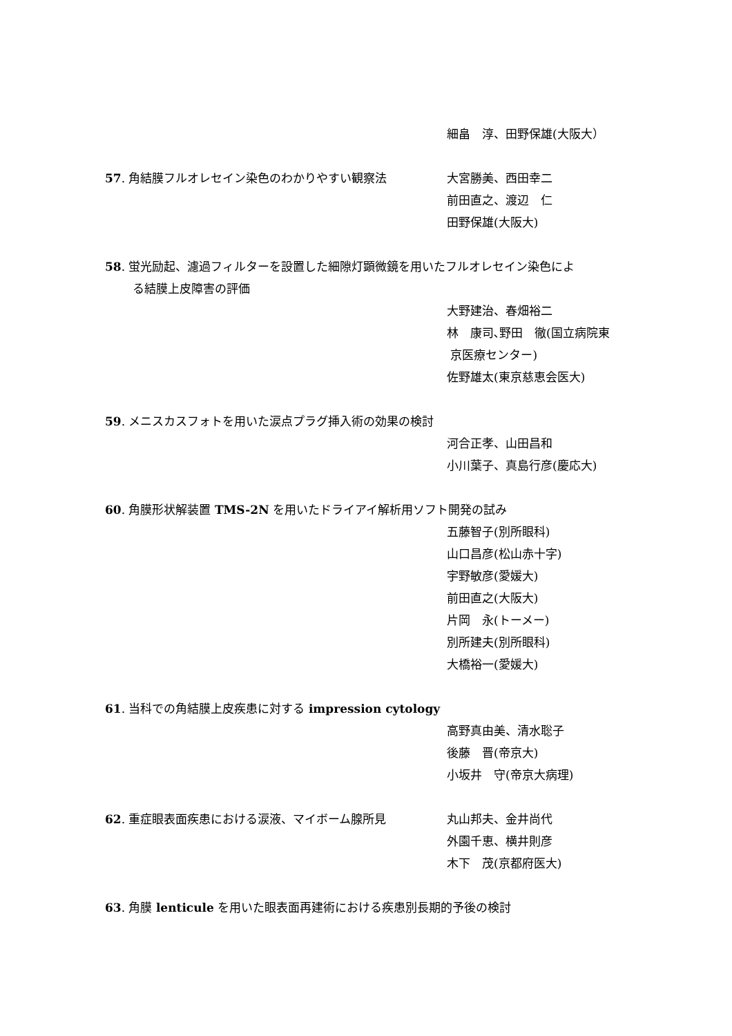細畠　淳、田野保雄(大阪大）
57. 角結膜フルオレセイン染色のわかりやすい観察法 大宮勝美、西田幸二
前田直之、渡辺　仁
田野保雄(大阪大)
58. 蛍光励起、濾過フィルターを設置した細隙灯顕微鏡を用いたフルオレセイン染色によ
る結膜上皮障害の評価
大野建治、春畑裕二
林　康司､野田　徹(国立病院東
京医療センター)
佐野雄太(東京慈恵会医大)
59. メニスカスフォトを用いた涙点プラグ挿入術の効果の検討
河合正孝、山田昌和
小川葉子、真島行彦(慶応大)
60. 角膜形状解装置 TMS-2N を用いたドライアイ解析用ソフト開発の試み
五藤智子(別所眼科)
山口昌彦(松山赤十字)
宇野敏彦(愛媛大)
前田直之(大阪大)
片岡　永(トーメー)
別所建夫(別所眼科)
大橋裕一(愛媛大)
61. 当科での角結膜上皮疾患に対する impression cytology
高野真由美、清水聡子
後藤　晋(帝京大)
小坂井　守(帝京大病理)
62. 重症眼表面疾患における涙液、マイボーム腺所見 丸山邦夫、金井尚代
外園千恵、横井則彦
木下　茂(京都府医大)
63. 角膜 lenticule を用いた眼表面再建術における疾患別長期的予後の検討